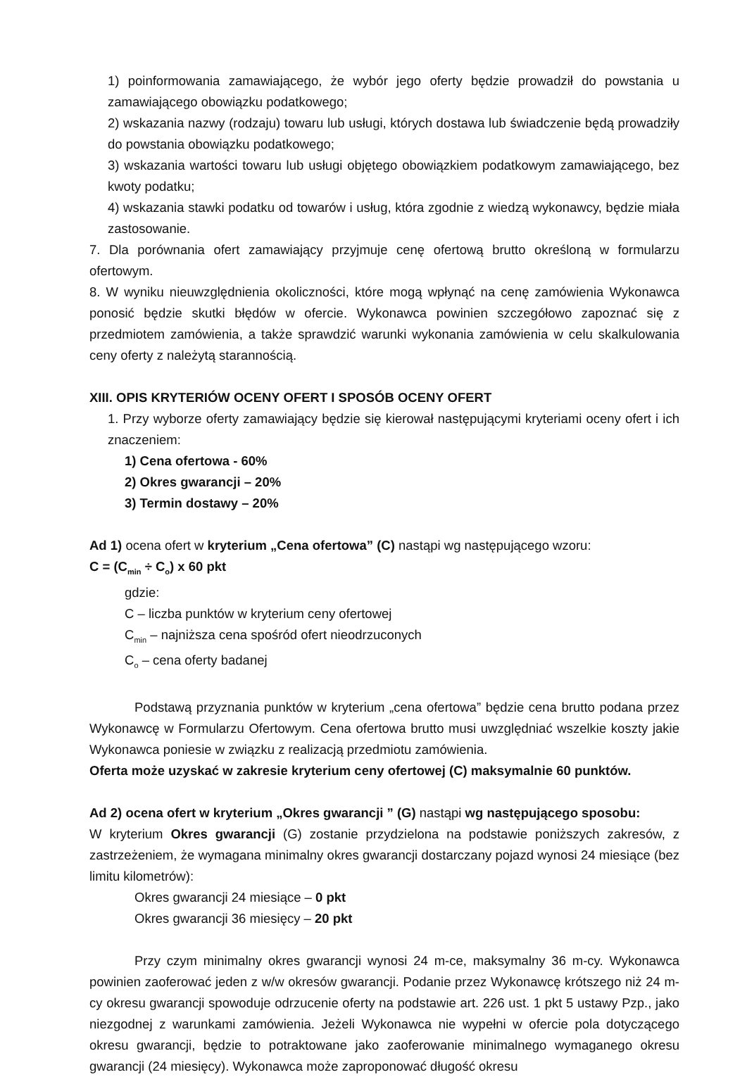1) poinformowania zamawiającego, że wybór jego oferty będzie prowadził do powstania u zamawiającego obowiązku podatkowego;
2) wskazania nazwy (rodzaju) towaru lub usługi, których dostawa lub świadczenie będą prowadziły do powstania obowiązku podatkowego;
3) wskazania wartości towaru lub usługi objętego obowiązkiem podatkowym zamawiającego, bez kwoty podatku;
4) wskazania stawki podatku od towarów i usług, która zgodnie z wiedzą wykonawcy, będzie miała zastosowanie.
7. Dla porównania ofert zamawiający przyjmuje cenę ofertową brutto określoną w formularzu ofertowym.
8. W wyniku nieuwzględnienia okoliczności, które mogą wpłynąć na cenę zamówienia Wykonawca ponosić będzie skutki błędów w ofercie. Wykonawca powinien szczegółowo zapoznać się z przedmiotem zamówienia, a także sprawdzić warunki wykonania zamówienia w celu skalkulowania ceny oferty z należytą starannością.
XIII. OPIS KRYTERIÓW OCENY OFERT I SPOSÓB OCENY OFERT
1. Przy wyborze oferty zamawiający będzie się kierował następującymi kryteriami oceny ofert i ich znaczeniem:
1) Cena ofertowa - 60%
2) Okres gwarancji – 20%
3) Termin dostawy – 20%
Ad 1) ocena ofert w kryterium „Cena ofertowa” (C) nastąpi wg następującego wzoru:
C = (C<sub>min</sub> ÷ C<sub>o</sub>) x 60 pkt
gdzie:
C – liczba punktów w kryterium ceny ofertowej
C<sub>min</sub> – najniższa cena spośród ofert nieodrzuconych
C<sub>o</sub> – cena oferty badanej
Podstawą przyznania punktów w kryterium „cena ofertowa” będzie cena brutto podana przez Wykonawcę w Formularzu Ofertowym. Cena ofertowa brutto musi uwzględniać wszelkie koszty jakie Wykonawca poniesie w związku z realizacją przedmiotu zamówienia.
Oferta może uzyskać w zakresie kryterium ceny ofertowej (C) maksymalnie 60 punktów.
Ad 2) ocena ofert w kryterium „Okres gwarancji ” (G) nastąpi wg następującego sposobu:
W kryterium Okres gwarancji (G) zostanie przydzielona na podstawie poniższych zakresów, z zastrzeżeniem, że wymagana minimalny okres gwarancji dostarczany pojazd wynosi 24 miesiące (bez limitu kilometrów):
Okres gwarancji 24 miesiące – 0 pkt
Okres gwarancji 36 miesięcy – 20 pkt
Przy czym minimalny okres gwarancji wynosi 24 m-ce, maksymalny 36 m-cy. Wykonawca powinien zaoferować jeden z w/w okresów gwarancji. Podanie przez Wykonawcę krótszego niż 24 m-cy okresu gwarancji spowoduje odrzucenie oferty na podstawie art. 226 ust. 1 pkt 5 ustawy Pzp., jako niezgodnej z warunkami zamówienia. Jeżeli Wykonawca nie wypełni w ofercie pola dotyczącego okresu gwarancji, będzie to potraktowane jako zaoferowanie minimalnego wymaganego okresu gwarancji (24 miesięcy). Wykonawca może zaproponować długość okresu